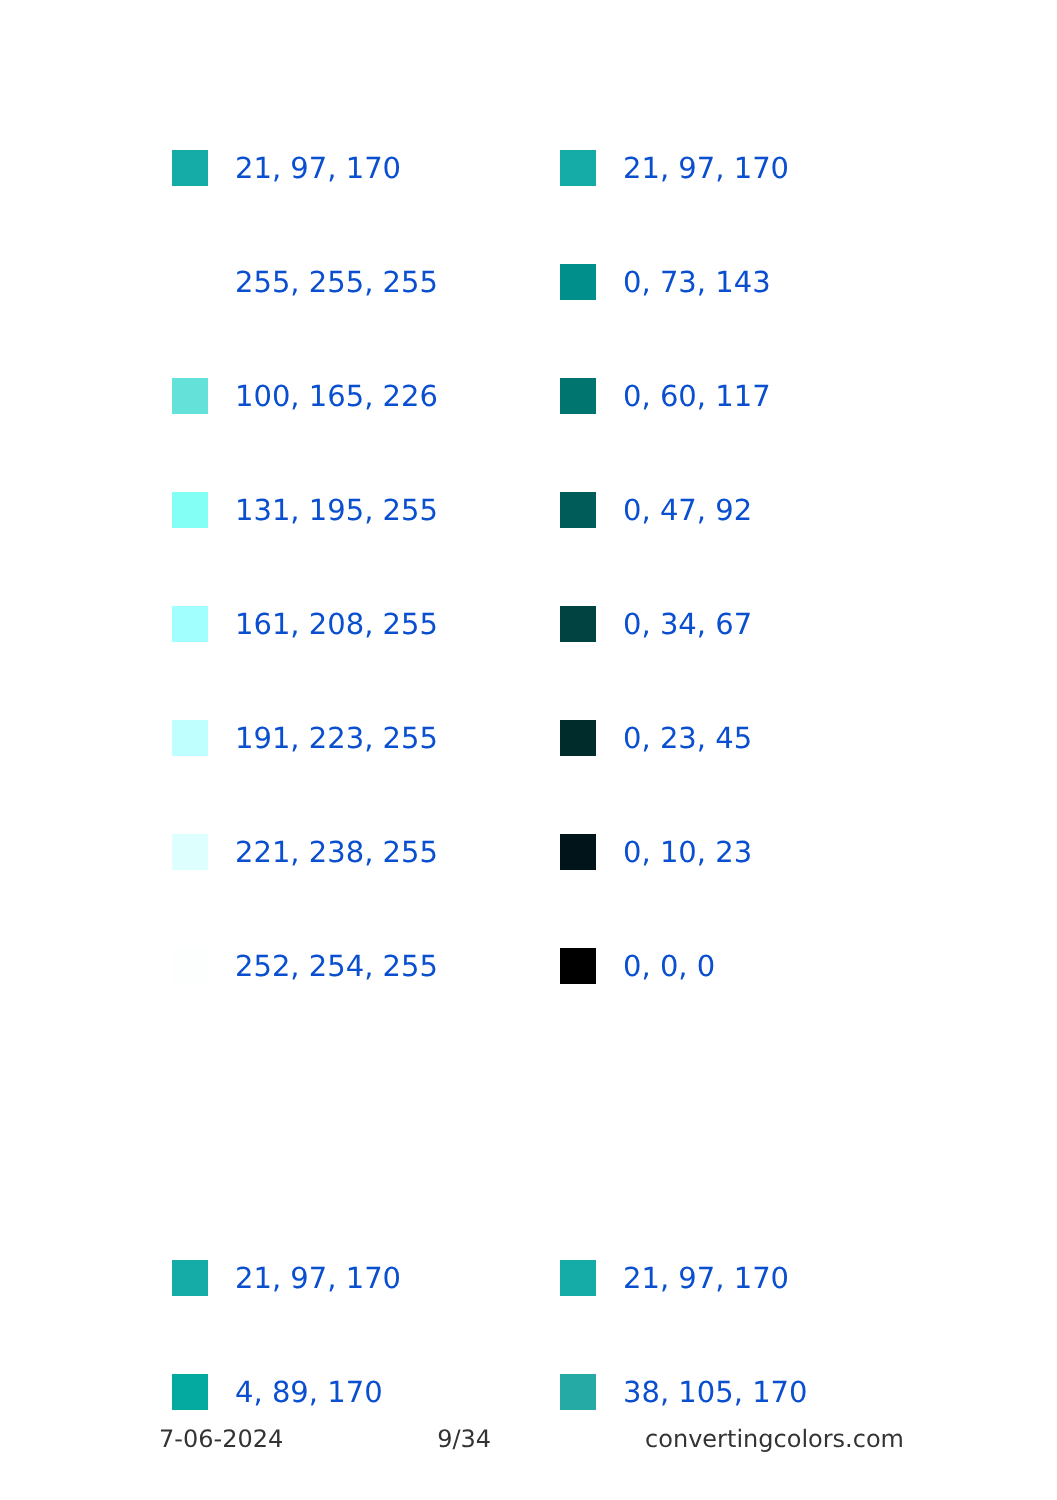21, 97, 170 21, 97, 170
255, 255, 255 0, 73, 143
100, 165, 226 0, 60, 117
131, 195, 255 0, 47, 92
161, 208, 255 0, 34, 67
191, 223, 255 0, 23, 45
221, 238, 255 0, 10, 23
252, 254, 255 0, 0, 0
21, 97, 170 21, 97, 170
4, 89, 170 38, 105, 170
7-06-2024 9/34 convertingcolors.com